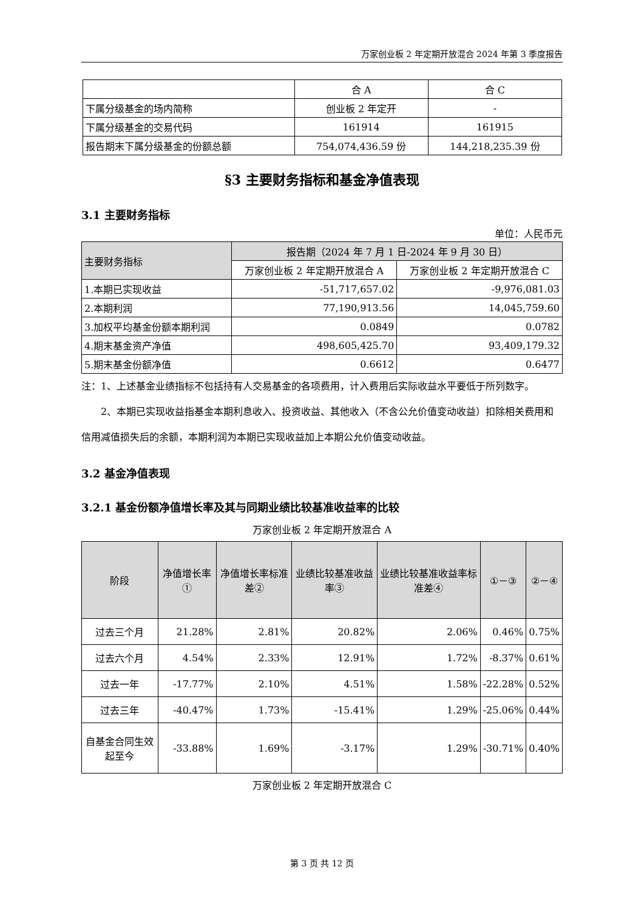万家创业板 2 年定期开放混合 2024 年第 3 季度报告
| | 合 A | 合 C |
| 下属分级基金的场内简称 | 创业板 2 年定开 | - |
| 下属分级基金的交易代码 | 161914 | 161915 |
| 报告期末下属分级基金的份额总额 | 754,074,436.59 份 | 144,218,235.39 份 |
§3 主要财务指标和基金净值表现
3.1 主要财务指标
单位：人民币元
| 主要财务指标 | 报告期（2024 年 7 月 1 日-2024 年 9 月 30 日） | |
| | 万家创业板 2 年定期开放混合 A | 万家创业板 2 年定期开放混合 C |
| 1.本期已实现收益 | -51,717,657.02 | -9,976,081.03 |
| 2.本期利润 | 77,190,913.56 | 14,045,759.60 |
| 3.加权平均基金份额本期利润 | 0.0849 | 0.0782 |
| 4.期末基金资产净值 | 498,605,425.70 | 93,409,179.32 |
| 5.期末基金份额净值 | 0.6612 | 0.6477 |
注：1、上述基金业绩指标不包括持有人交易基金的各项费用，计入费用后实际收益水平要低于所列数字。
2、本期已实现收益指基金本期利息收入、投资收益、其他收入（不含公允价值变动收益）扣除相关费用和信用减值损失后的余额，本期利润为本期已实现收益加上本期公允价值变动收益。
3.2 基金净值表现
3.2.1 基金份额净值增长率及其与同期业绩比较基准收益率的比较
万家创业板 2 年定期开放混合 A
| 阶段 | 净值增长率① | 净值增长率标准差② | 业绩比较基准收益率③ | 业绩比较基准收益率标准差④ | ①－③ | ②－④ |
| --- | --- | --- | --- | --- | --- | --- |
| 过去三个月 | 21.28% | 2.81% | 20.82% | 2.06% | 0.46% | 0.75% |
| 过去六个月 | 4.54% | 2.33% | 12.91% | 1.72% | -8.37% | 0.61% |
| 过去一年 | -17.77% | 2.10% | 4.51% | 1.58% | -22.28% | 0.52% |
| 过去三年 | -40.47% | 1.73% | -15.41% | 1.29% | -25.06% | 0.44% |
| 自基金合同生效起至今 | -33.88% | 1.69% | -3.17% | 1.29% | -30.71% | 0.40% |
万家创业板 2 年定期开放混合 C
第 3 页 共 12 页